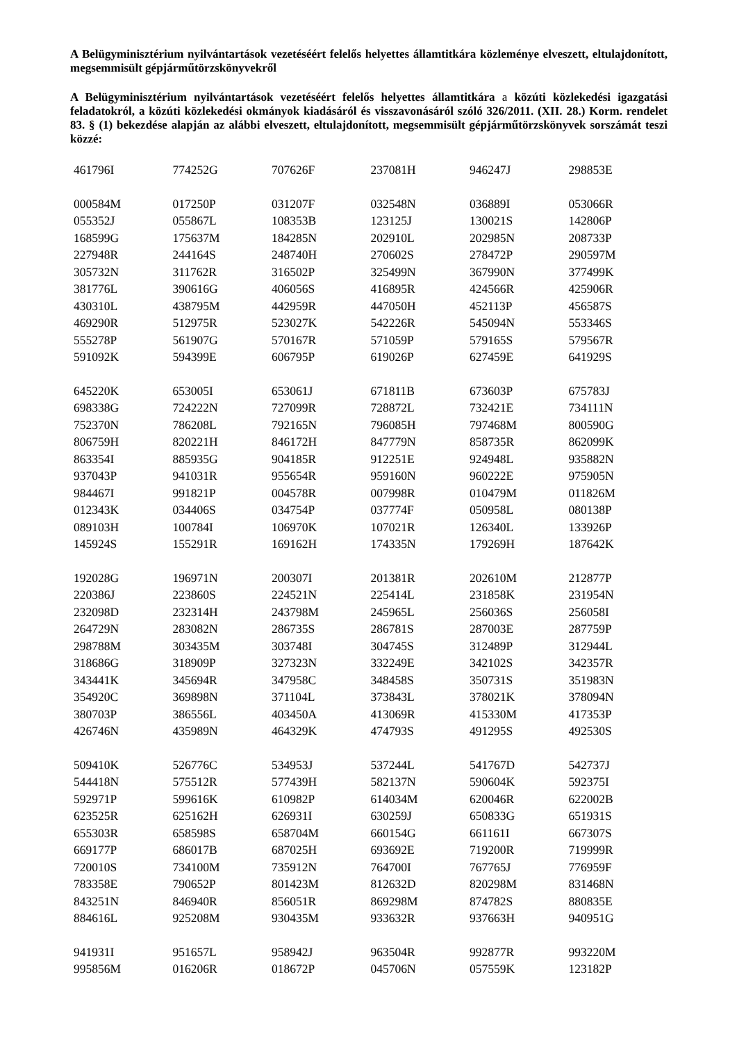A Belügyminisztérium nyilvántartások vezetéséért felelős helyettes államtitkára közleménye elveszett, eltulajdonított, megsemmisült gépjárműtörzskönyvekről
A Belügyminisztérium nyilvántartások vezetéséért felelős helyettes államtitkára a közúti közlekedési igazgatási feladatokról, a közúti közlekedési okmányok kiadásáról és visszavonásáról szóló 326/2011. (XII. 28.) Korm. rendelet 83. § (1) bekezdése alapján az alábbi elveszett, eltulajdonított, megsemmisült gépjárműtörzskönyvek sorszámát teszi közzé:
| 461796I | 774252G | 707626F | 237081H | 946247J | 298853E |
| 000584M | 017250P | 031207F | 032548N | 036889I | 053066R |
| 055352J | 055867L | 108353B | 123125J | 130021S | 142806P |
| 168599G | 175637M | 184285N | 202910L | 202985N | 208733P |
| 227948R | 244164S | 248740H | 270602S | 278472P | 290597M |
| 305732N | 311762R | 316502P | 325499N | 367990N | 377499K |
| 381776L | 390616G | 406056S | 416895R | 424566R | 425906R |
| 430310L | 438795M | 442959R | 447050H | 452113P | 456587S |
| 469290R | 512975R | 523027K | 542226R | 545094N | 553346S |
| 555278P | 561907G | 570167R | 571059P | 579165S | 579567R |
| 591092K | 594399E | 606795P | 619026P | 627459E | 641929S |
| 645220K | 653005I | 653061J | 671811B | 673603P | 675783J |
| 698338G | 724222N | 727099R | 728872L | 732421E | 734111N |
| 752370N | 786208L | 792165N | 796085H | 797468M | 800590G |
| 806759H | 820221H | 846172H | 847779N | 858735R | 862099K |
| 863354I | 885935G | 904185R | 912251E | 924948L | 935882N |
| 937043P | 941031R | 955654R | 959160N | 960222E | 975905N |
| 984467I | 991821P | 004578R | 007998R | 010479M | 011826M |
| 012343K | 034406S | 034754P | 037774F | 050958L | 080138P |
| 089103H | 100784I | 106970K | 107021R | 126340L | 133926P |
| 145924S | 155291R | 169162H | 174335N | 179269H | 187642K |
| 192028G | 196971N | 200307I | 201381R | 202610M | 212877P |
| 220386J | 223860S | 224521N | 225414L | 231858K | 231954N |
| 232098D | 232314H | 243798M | 245965L | 256036S | 256058I |
| 264729N | 283082N | 286735S | 286781S | 287003E | 287759P |
| 298788M | 303435M | 303748I | 304745S | 312489P | 312944L |
| 318686G | 318909P | 327323N | 332249E | 342102S | 342357R |
| 343441K | 345694R | 347958C | 348458S | 350731S | 351983N |
| 354920C | 369898N | 371104L | 373843L | 378021K | 378094N |
| 380703P | 386556L | 403450A | 413069R | 415330M | 417353P |
| 426746N | 435989N | 464329K | 474793S | 491295S | 492530S |
| 509410K | 526776C | 534953J | 537244L | 541767D | 542737J |
| 544418N | 575512R | 577439H | 582137N | 590604K | 592375I |
| 592971P | 599616K | 610982P | 614034M | 620046R | 622002B |
| 623525R | 625162H | 626931I | 630259J | 650833G | 651931S |
| 655303R | 658598S | 658704M | 660154G | 661161I | 667307S |
| 669177P | 686017B | 687025H | 693692E | 719200R | 719999R |
| 720010S | 734100M | 735912N | 764700I | 767765J | 776959F |
| 783358E | 790652P | 801423M | 812632D | 820298M | 831468N |
| 843251N | 846940R | 856051R | 869298M | 874782S | 880835E |
| 884616L | 925208M | 930435M | 933632R | 937663H | 940951G |
| 941931I | 951657L | 958942J | 963504R | 992877R | 993220M |
| 995856M | 016206R | 018672P | 045706N | 057559K | 123182P |